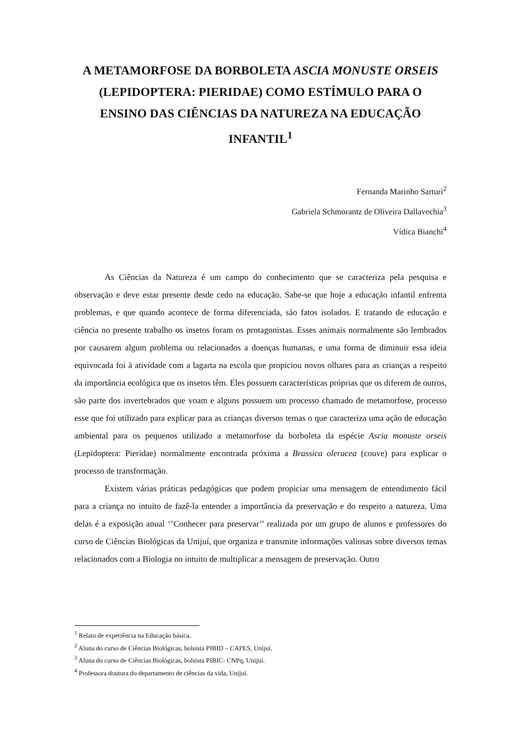A METAMORFOSE DA BORBOLETA ASCIA MONUSTE ORSEIS (LEPIDOPTERA: PIERIDAE) COMO ESTÍMULO PARA O ENSINO DAS CIÊNCIAS DA NATUREZA NA EDUCAÇÃO INFANTIL<sup>1</sup>
Fernanda Marinho Sarturi<sup>2</sup>
Gabriela Schmorantz de Oliveira Dallavechia<sup>3</sup>
Vídica Bianchi<sup>4</sup>
As Ciências da Natureza é um campo do conhecimento que se caracteriza pela pesquisa e observação e deve estar presente desde cedo na educação. Sabe-se que hoje a educação infantil enfrenta problemas, e que quando acontece de forma diferenciada, são fatos isolados. E tratando de educação e ciência no presente trabalho os insetos foram os protagonistas. Esses animais normalmente são lembrados por causarem algum problema ou relacionados a doenças humanas, e uma forma de diminuir essa ideia equivocada foi à atividade com a lagarta na escola que propiciou novos olhares para as crianças a respeito da importância ecológica que os insetos têm. Eles possuem características próprias que os diferem de outros, são parte dos invertebrados que voam e alguns possuem um processo chamado de metamorfose, processo esse que foi utilizado para explicar para as crianças diversos temas o que caracteriza uma ação de educação ambiental para os pequenos utilizado a metamorfose da borboleta da espécie Ascia monuste orseis (Lepidoptera: Pieridae) normalmente encontrada próxima a Brassica oleracea (couve) para explicar o processo de transformação.
Existem várias práticas pedagógicas que podem propiciar uma mensagem de entendimento fácil para a criança no intuito de fazê-la entender a importância da preservação e do respeito a natureza. Uma delas é a exposição anual ‘’Conhecer para preservar’’ realizada por um grupo de alunos e professores do curso de Ciências Biológicas da Unijuí, que organiza e transmite informações valiosas sobre diversos temas relacionados com a Biologia no intuito de multiplicar a mensagem de preservação. Outro
<sup>1</sup> Relato de experiência na Educação básica.
<sup>2</sup> Aluna do curso de Ciências Biológicas, bolsista PIBID – CAPES, Unijuí.
<sup>3</sup> Aluna do curso de Ciências Biológicas, bolsista PIBIC- CNPq, Unijuí.
<sup>4</sup> Professora doutora do departamento de ciências da vida, Unijuí.